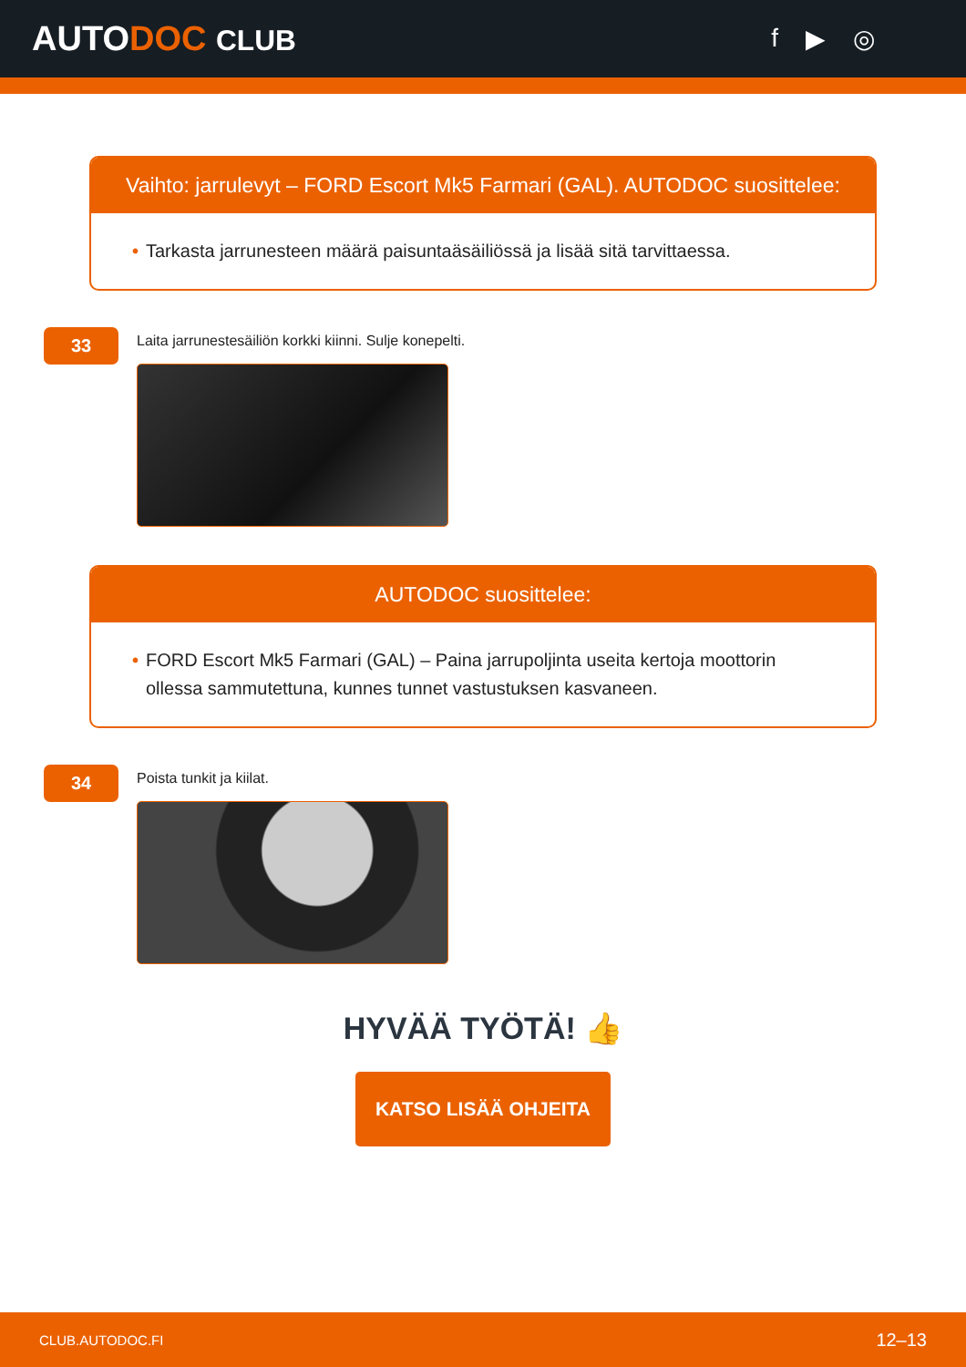AUTODOC CLUB f ▶ ◎
Vaihto: jarrulevyt – FORD Escort Mk5 Farmari (GAL). AUTODOC suosittelee:
• Tarkasta jarrunesteen määrä paisuntaäsäiliössä ja lisää sitä tarvittaessa.
33
Laita jarrunestesäiliön korkki kiinni. Sulje konepelti.
AUTODOC suosittelee:
• FORD Escort Mk5 Farmari (GAL) – Paina jarrupoljinta useita kertoja moottorin ollessa sammutettuna, kunnes tunnet vastustuksen kasvaneen.
34
Poista tunkit ja kiilat.
HYVÄÄ TYÖTÄ! 👍
KATSO LISÄÄ OHJEITA
CLUB.AUTODOC.FI 12–13